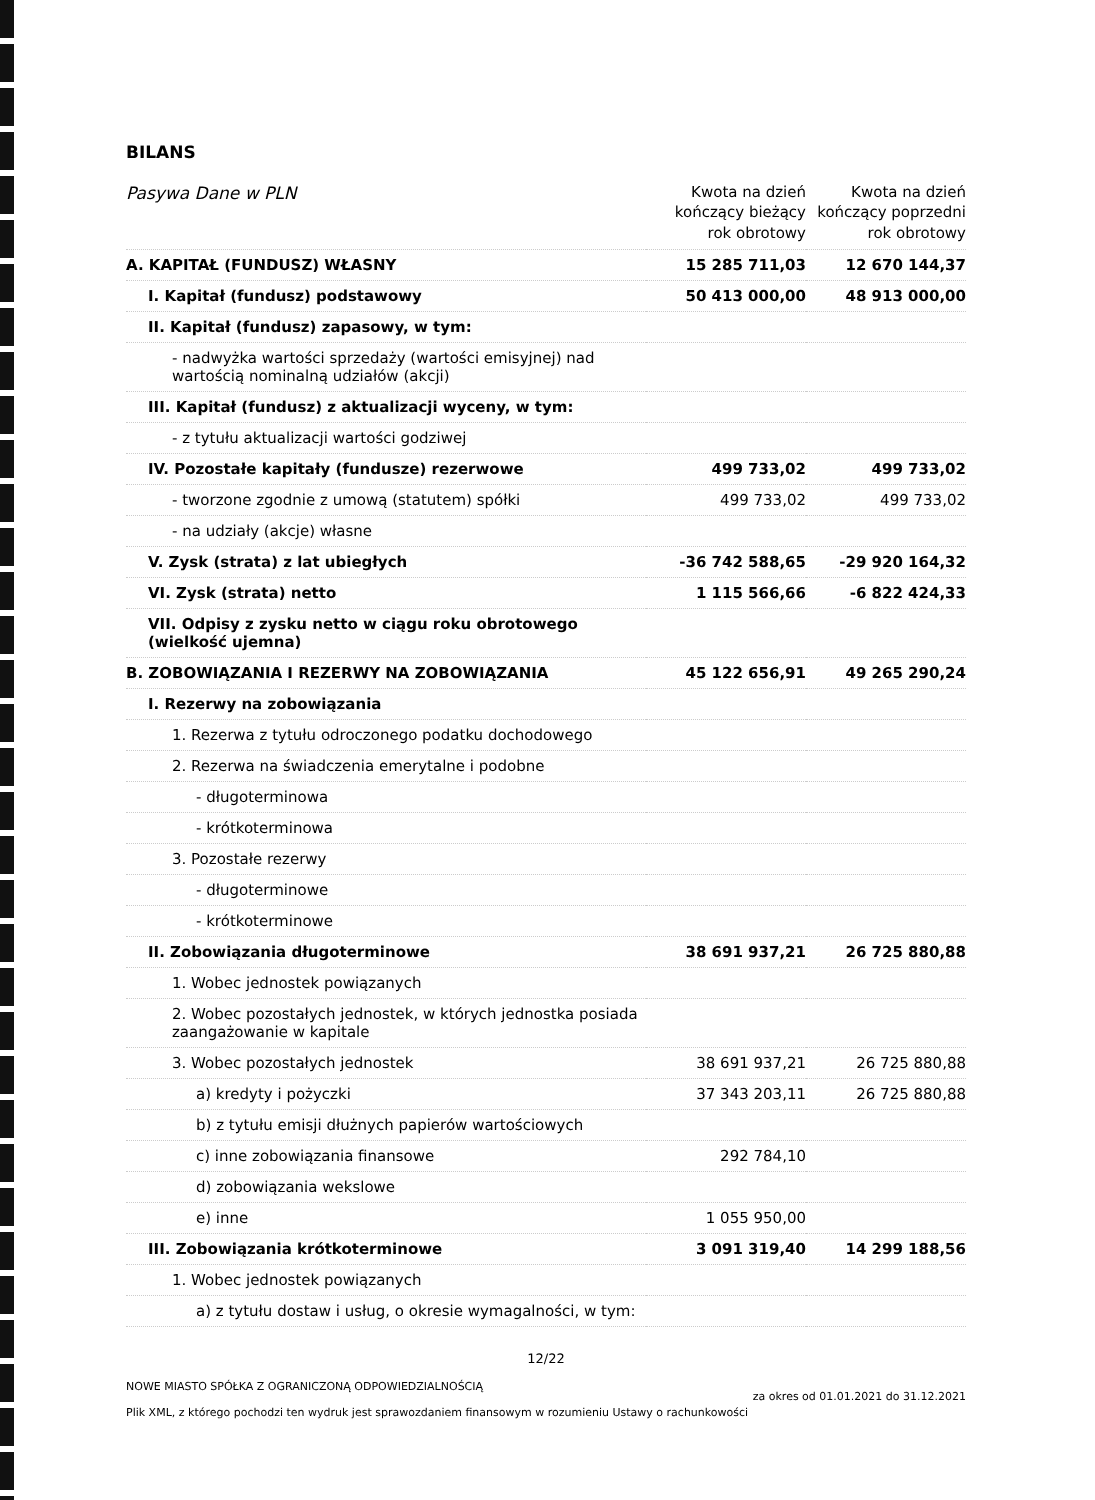BILANS
| Pasywa Dane w PLN | Kwota na dzień kończący bieżący rok obrotowy | Kwota na dzień kończący poprzedni rok obrotowy |
| --- | --- | --- |
| A. KAPITAŁ (FUNDUSZ) WŁASNY | 15 285 711,03 | 12 670 144,37 |
| I. Kapitał (fundusz) podstawowy | 50 413 000,00 | 48 913 000,00 |
| II. Kapitał (fundusz) zapasowy, w tym: | | |
| - nadwyżka wartości sprzedaży (wartości emisyjnej) nad wartością nominalną udziałów (akcji) | | |
| III. Kapitał (fundusz) z aktualizacji wyceny, w tym: | | |
| - z tytułu aktualizacji wartości godziwej | | |
| IV. Pozostałe kapitały (fundusze) rezerwowe | 499 733,02 | 499 733,02 |
| - tworzone zgodnie z umową (statutem) spółki | 499 733,02 | 499 733,02 |
| - na udziały (akcje) własne | | |
| V. Zysk (strata) z lat ubiegłych | -36 742 588,65 | -29 920 164,32 |
| VI. Zysk (strata) netto | 1 115 566,66 | -6 822 424,33 |
| VII. Odpisy z zysku netto w ciągu roku obrotowego (wielkość ujemna) | | |
| B. ZOBOWIĄZANIA I REZERWY NA ZOBOWIĄZANIA | 45 122 656,91 | 49 265 290,24 |
| I. Rezerwy na zobowiązania | | |
| 1. Rezerwa z tytułu odroczonego podatku dochodowego | | |
| 2. Rezerwa na świadczenia emerytalne i podobne | | |
| - długoterminowa | | |
| - krótkoterminowa | | |
| 3. Pozostałe rezerwy | | |
| - długoterminowe | | |
| - krótkoterminowe | | |
| II. Zobowiązania długoterminowe | 38 691 937,21 | 26 725 880,88 |
| 1. Wobec jednostek powiązanych | | |
| 2. Wobec pozostałych jednostek, w których jednostka posiada zaangażowanie w kapitale | | |
| 3. Wobec pozostałych jednostek | 38 691 937,21 | 26 725 880,88 |
| a) kredyty i pożyczki | 37 343 203,11 | 26 725 880,88 |
| b) z tytułu emisji dłużnych papierów wartościowych | | |
| c) inne zobowiązania finansowe | 292 784,10 | |
| d) zobowiązania wekslowe | | |
| e) inne | 1 055 950,00 | |
| III. Zobowiązania krótkoterminowe | 3 091 319,40 | 14 299 188,56 |
| 1. Wobec jednostek powiązanych | | |
| a) z tytułu dostaw i usług, o okresie wymagalności, w tym: | | |
12/22
NOWE MIASTO SPÓŁKA Z OGRANICZONĄ ODPOWIEDZIALNOŚCIĄ
Plik XML, z którego pochodzi ten wydruk jest sprawozdaniem finansowym w rozumieniu Ustawy o rachunkowości
za okres od 01.01.2021 do 31.12.2021